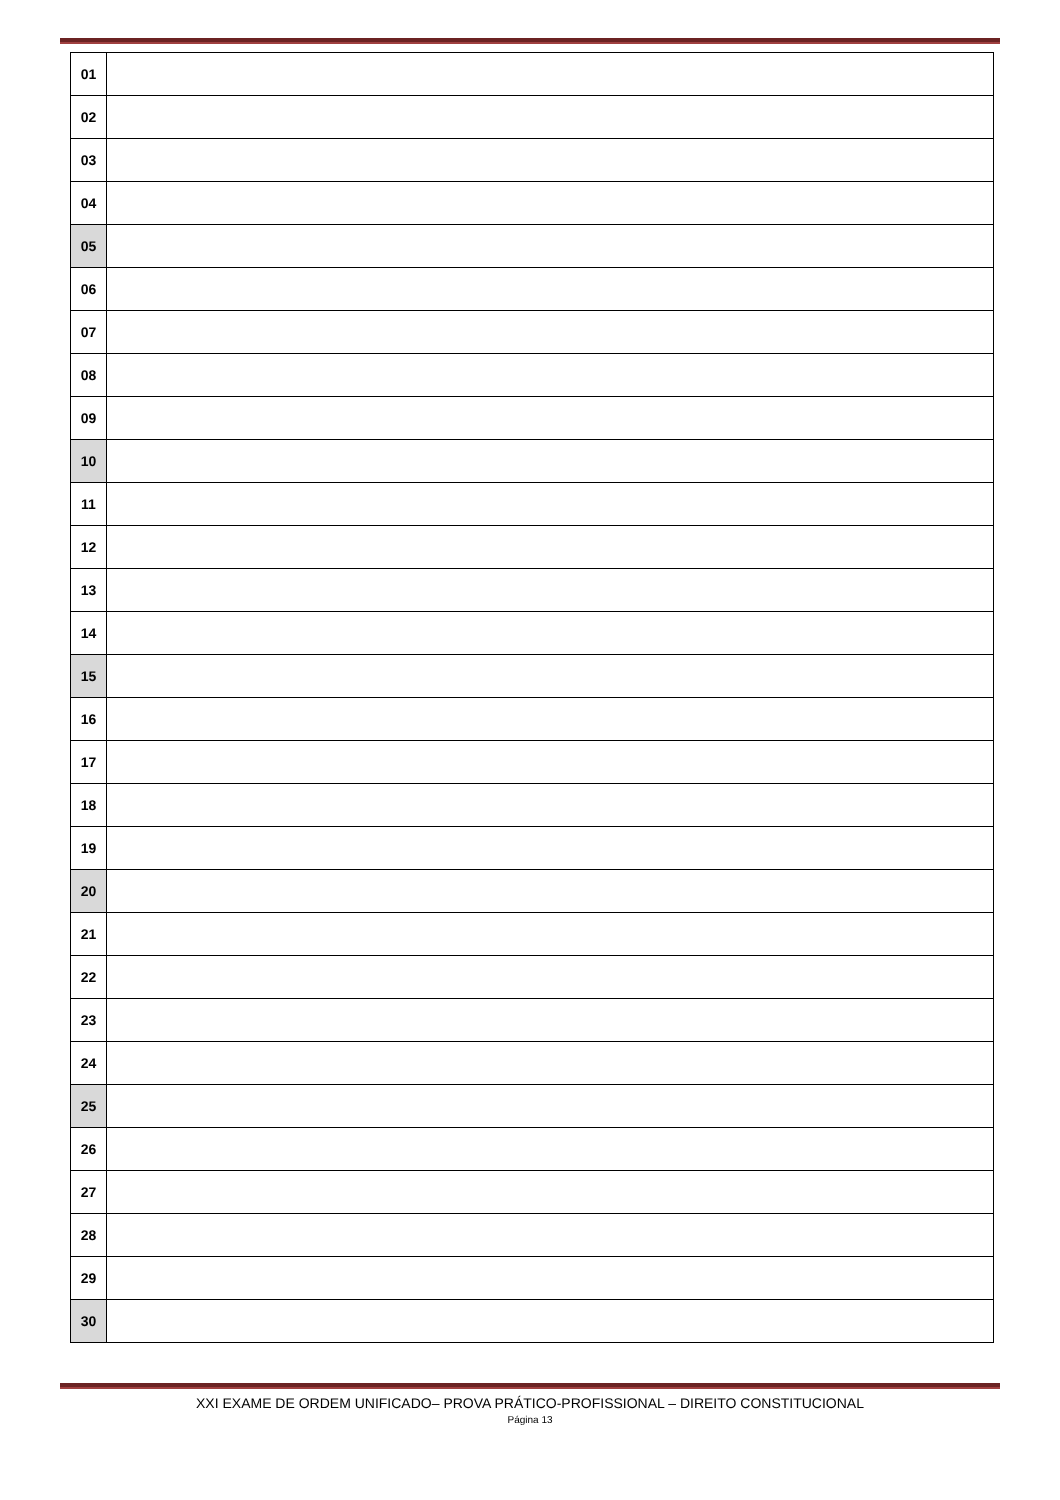| 01 | |
| 02 | |
| 03 | |
| 04 | |
| 05 | |
| 06 | |
| 07 | |
| 08 | |
| 09 | |
| 10 | |
| 11 | |
| 12 | |
| 13 | |
| 14 | |
| 15 | |
| 16 | |
| 17 | |
| 18 | |
| 19 | |
| 20 | |
| 21 | |
| 22 | |
| 23 | |
| 24 | |
| 25 | |
| 26 | |
| 27 | |
| 28 | |
| 29 | |
| 30 | |
XXI EXAME DE ORDEM UNIFICADO– PROVA PRÁTICO-PROFISSIONAL – DIREITO CONSTITUCIONAL
Página 13